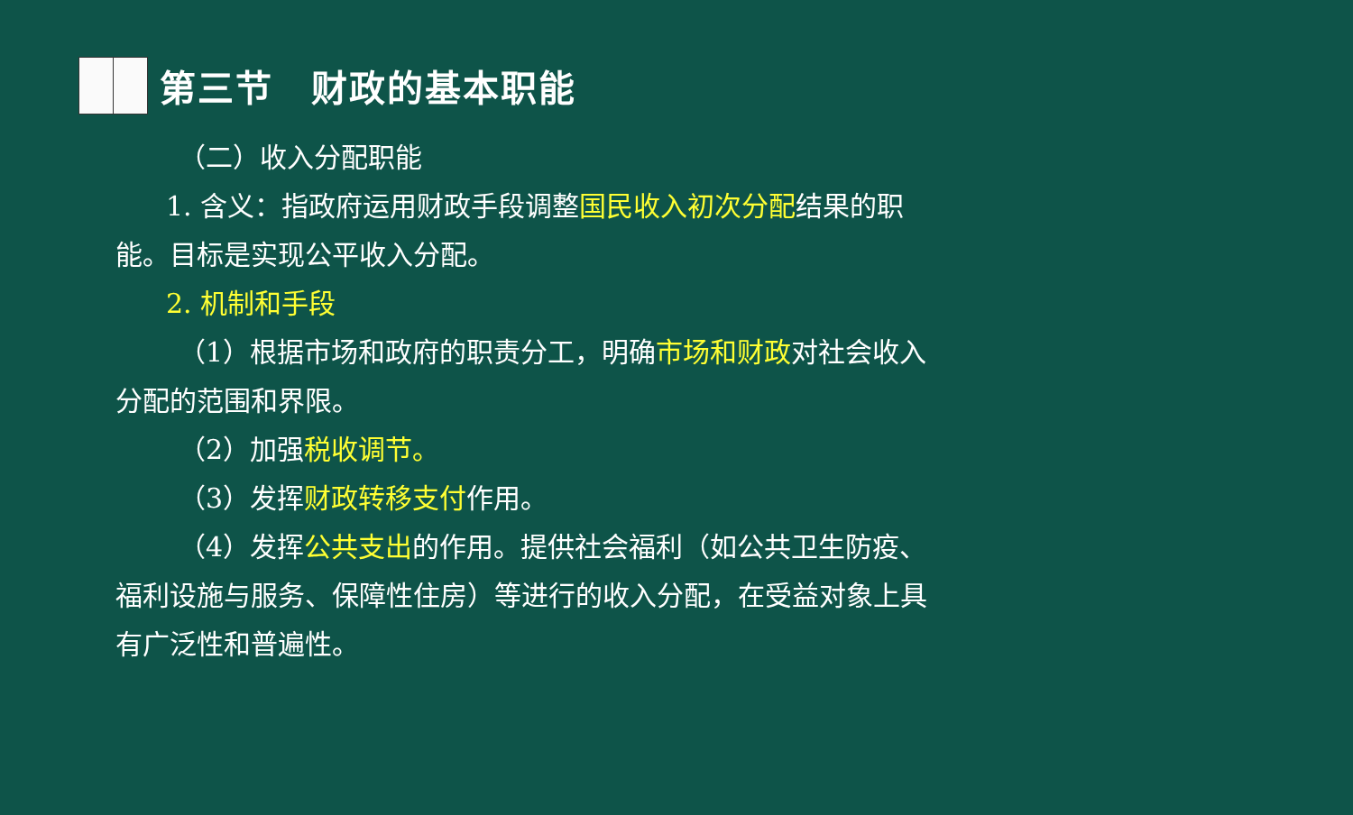第三节　财政的基本职能
（二）收入分配职能
1. 含义：指政府运用财政手段调整国民收入初次分配结果的职能。目标是实现公平收入分配。
2. 机制和手段
（1）根据市场和政府的职责分工，明确市场和财政对社会收入分配的范围和界限。
（2）加强税收调节。
（3）发挥财政转移支付作用。
（4）发挥公共支出的作用。提供社会福利（如公共卫生防疫、福利设施与服务、保障性住房）等进行的收入分配，在受益对象上具有广泛性和普遍性。